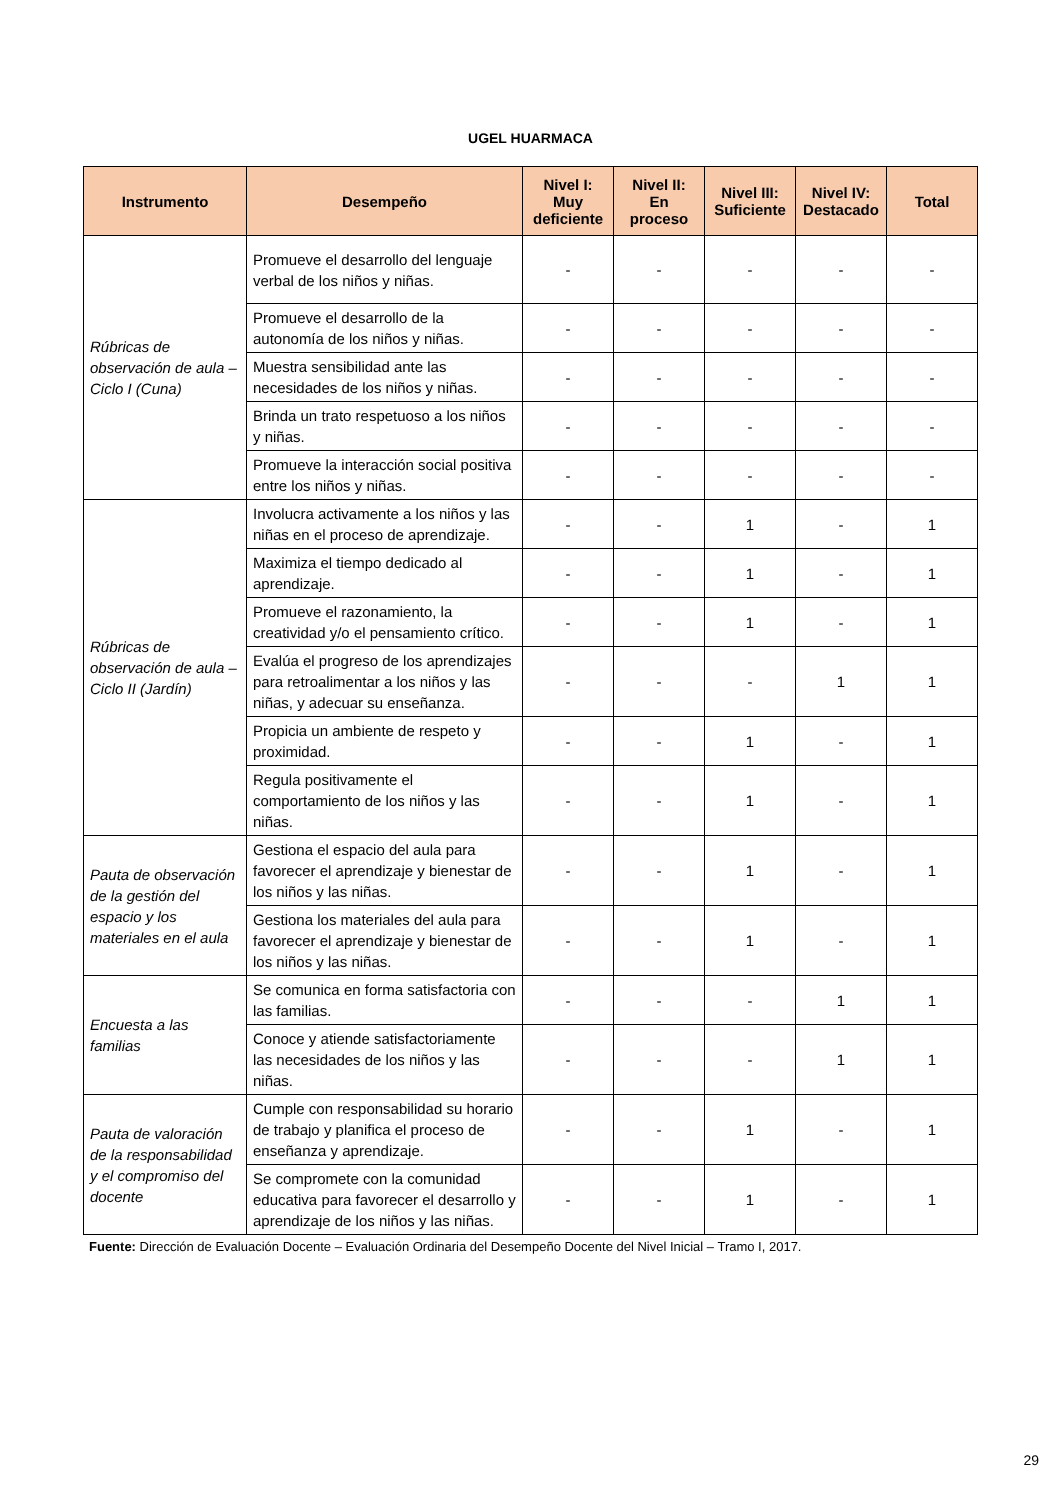UGEL HUARMACA
| Instrumento | Desempeño | Nivel I: Muy deficiente | Nivel II: En proceso | Nivel III: Suficiente | Nivel IV: Destacado | Total |
| --- | --- | --- | --- | --- | --- | --- |
| Rúbricas de observación de aula – Ciclo I (Cuna) | Promueve el desarrollo del lenguaje verbal de los niños y niñas. | - | - | - | - | - |
| | Promueve el desarrollo de la autonomía de los niños y niñas. | - | - | - | - | - |
| | Muestra sensibilidad ante las necesidades de los niños y niñas. | - | - | - | - | - |
| | Brinda un trato respetuoso a los niños y niñas. | - | - | - | - | - |
| | Promueve la interacción social positiva entre los niños y niñas. | - | - | - | - | - |
| Rúbricas de observación de aula – Ciclo II (Jardín) | Involucra activamente a los niños y las niñas en el proceso de aprendizaje. | - | - | 1 | - | 1 |
| | Maximiza el tiempo dedicado al aprendizaje. | - | - | 1 | - | 1 |
| | Promueve el razonamiento, la creatividad y/o el pensamiento crítico. | - | - | 1 | - | 1 |
| | Evalúa el progreso de los aprendizajes para retroalimentar a los niños y las niñas, y adecuar su enseñanza. | - | - | - | 1 | 1 |
| | Propicia un ambiente de respeto y proximidad. | - | - | 1 | - | 1 |
| | Regula positivamente el comportamiento de los niños y las niñas. | - | - | 1 | - | 1 |
| Pauta de observación de la gestión del espacio y los materiales en el aula | Gestiona el espacio del aula para favorecer el aprendizaje y bienestar de los niños y las niñas. | - | - | 1 | - | 1 |
| | Gestiona los materiales del aula para favorecer el aprendizaje y bienestar de los niños y las niñas. | - | - | 1 | - | 1 |
| Encuesta a las familias | Se comunica en forma satisfactoria con las familias. | - | - | - | 1 | 1 |
| | Conoce y atiende satisfactoriamente las necesidades de los niños y las niñas. | - | - | - | 1 | 1 |
| Pauta de valoración de la responsabilidad y el compromiso del docente | Cumple con responsabilidad su horario de trabajo y planifica el proceso de enseñanza y aprendizaje. | - | - | 1 | - | 1 |
| | Se compromete con la comunidad educativa para favorecer el desarrollo y aprendizaje de los niños y las niñas. | - | - | 1 | - | 1 |
Fuente: Dirección de Evaluación Docente – Evaluación Ordinaria del Desempeño Docente del Nivel Inicial – Tramo I, 2017.
29